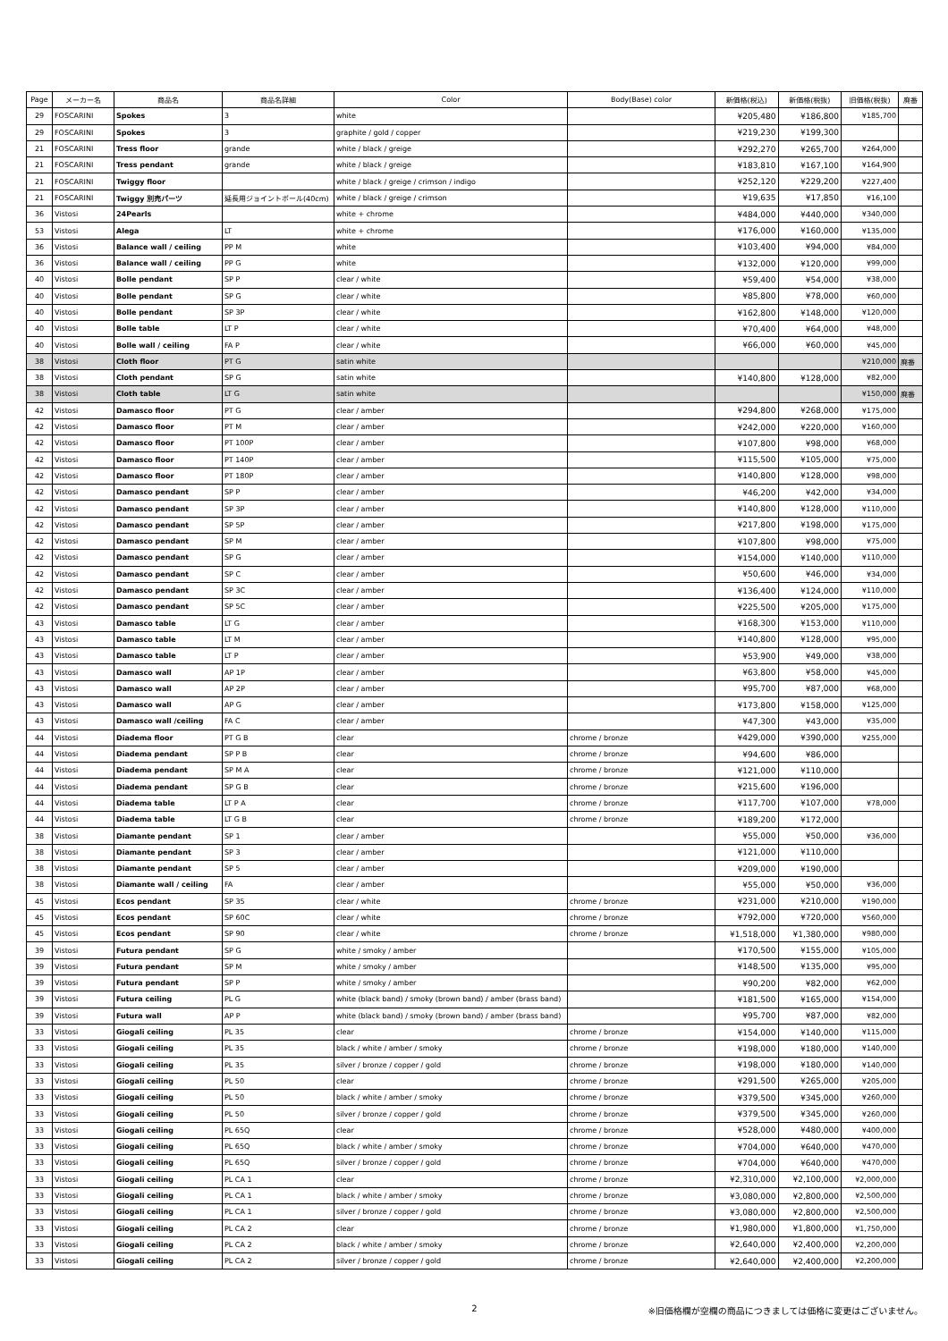| Page | メーカー名 | 商品名 | 商品名詳細 | Color | Body(Base) color | 新価格(税込) | 新価格(税抜) | 旧価格(税抜) | 廃番 |
| --- | --- | --- | --- | --- | --- | --- | --- | --- | --- |
| 29 | FOSCARINI | Spokes | 3 | white | | ¥205,480 | ¥186,800 | ¥185,700 | |
| 29 | FOSCARINI | Spokes | 3 | graphite / gold / copper | | ¥219,230 | ¥199,300 | | |
| 21 | FOSCARINI | Tress floor | grande | white / black / greige | | ¥292,270 | ¥265,700 | ¥264,000 | |
| 21 | FOSCARINI | Tress pendant | grande | white / black / greige | | ¥183,810 | ¥167,100 | ¥164,900 | |
| 21 | FOSCARINI | Twiggy floor | | white / black / greige / crimson / indigo | | ¥252,120 | ¥229,200 | ¥227,400 | |
| 21 | FOSCARINI | Twiggy 別売パーツ | 延長用ジョイントポール(40cm) | white / black / greige / crimson | | ¥19,635 | ¥17,850 | ¥16,100 | |
| 36 | Vistosi | 24Pearls | | white + chrome | | ¥484,000 | ¥440,000 | ¥340,000 | |
| 53 | Vistosi | Alega | LT | white + chrome | | ¥176,000 | ¥160,000 | ¥135,000 | |
| 36 | Vistosi | Balance wall / ceiling | PP M | white | | ¥103,400 | ¥94,000 | ¥84,000 | |
| 36 | Vistosi | Balance wall / ceiling | PP G | white | | ¥132,000 | ¥120,000 | ¥99,000 | |
| 40 | Vistosi | Bolle pendant | SP P | clear / white | | ¥59,400 | ¥54,000 | ¥38,000 | |
| 40 | Vistosi | Bolle pendant | SP G | clear / white | | ¥85,800 | ¥78,000 | ¥60,000 | |
| 40 | Vistosi | Bolle pendant | SP 3P | clear / white | | ¥162,800 | ¥148,000 | ¥120,000 | |
| 40 | Vistosi | Bolle table | LT P | clear / white | | ¥70,400 | ¥64,000 | ¥48,000 | |
| 40 | Vistosi | Bolle wall / ceiling | FA P | clear / white | | ¥66,000 | ¥60,000 | ¥45,000 | |
| 38 | Vistosi | Cloth floor | PT G | satin white | | | | ¥210,000 | 廃番 |
| 38 | Vistosi | Cloth pendant | SP G | satin white | | ¥140,800 | ¥128,000 | ¥82,000 | |
| 38 | Vistosi | Cloth table | LT G | satin white | | | | ¥150,000 | 廃番 |
| 42 | Vistosi | Damasco floor | PT G | clear / amber | | ¥294,800 | ¥268,000 | ¥175,000 | |
| 42 | Vistosi | Damasco floor | PT M | clear / amber | | ¥242,000 | ¥220,000 | ¥160,000 | |
| 42 | Vistosi | Damasco floor | PT 100P | clear / amber | | ¥107,800 | ¥98,000 | ¥68,000 | |
| 42 | Vistosi | Damasco floor | PT 140P | clear / amber | | ¥115,500 | ¥105,000 | ¥75,000 | |
| 42 | Vistosi | Damasco floor | PT 180P | clear / amber | | ¥140,800 | ¥128,000 | ¥98,000 | |
| 42 | Vistosi | Damasco pendant | SP P | clear / amber | | ¥46,200 | ¥42,000 | ¥34,000 | |
| 42 | Vistosi | Damasco pendant | SP 3P | clear / amber | | ¥140,800 | ¥128,000 | ¥110,000 | |
| 42 | Vistosi | Damasco pendant | SP 5P | clear / amber | | ¥217,800 | ¥198,000 | ¥175,000 | |
| 42 | Vistosi | Damasco pendant | SP M | clear / amber | | ¥107,800 | ¥98,000 | ¥75,000 | |
| 42 | Vistosi | Damasco pendant | SP G | clear / amber | | ¥154,000 | ¥140,000 | ¥110,000 | |
| 42 | Vistosi | Damasco pendant | SP C | clear / amber | | ¥50,600 | ¥46,000 | ¥34,000 | |
| 42 | Vistosi | Damasco pendant | SP 3C | clear / amber | | ¥136,400 | ¥124,000 | ¥110,000 | |
| 42 | Vistosi | Damasco pendant | SP 5C | clear / amber | | ¥225,500 | ¥205,000 | ¥175,000 | |
| 43 | Vistosi | Damasco table | LT G | clear / amber | | ¥168,300 | ¥153,000 | ¥110,000 | |
| 43 | Vistosi | Damasco table | LT M | clear / amber | | ¥140,800 | ¥128,000 | ¥95,000 | |
| 43 | Vistosi | Damasco table | LT P | clear / amber | | ¥53,900 | ¥49,000 | ¥38,000 | |
| 43 | Vistosi | Damasco wall | AP 1P | clear / amber | | ¥63,800 | ¥58,000 | ¥45,000 | |
| 43 | Vistosi | Damasco wall | AP 2P | clear / amber | | ¥95,700 | ¥87,000 | ¥68,000 | |
| 43 | Vistosi | Damasco wall | AP G | clear / amber | | ¥173,800 | ¥158,000 | ¥125,000 | |
| 43 | Vistosi | Damasco wall /ceiling | FA C | clear / amber | | ¥47,300 | ¥43,000 | ¥35,000 | |
| 44 | Vistosi | Diadema floor | PT G B | clear | chrome / bronze | ¥429,000 | ¥390,000 | ¥255,000 | |
| 44 | Vistosi | Diadema pendant | SP P B | clear | chrome / bronze | ¥94,600 | ¥86,000 | | |
| 44 | Vistosi | Diadema pendant | SP M A | clear | chrome / bronze | ¥121,000 | ¥110,000 | | |
| 44 | Vistosi | Diadema pendant | SP G B | clear | chrome / bronze | ¥215,600 | ¥196,000 | | |
| 44 | Vistosi | Diadema table | LT P A | clear | chrome / bronze | ¥117,700 | ¥107,000 | ¥78,000 | |
| 44 | Vistosi | Diadema table | LT G B | clear | chrome / bronze | ¥189,200 | ¥172,000 | | |
| 38 | Vistosi | Diamante pendant | SP 1 | clear / amber | | ¥55,000 | ¥50,000 | ¥36,000 | |
| 38 | Vistosi | Diamante pendant | SP 3 | clear / amber | | ¥121,000 | ¥110,000 | | |
| 38 | Vistosi | Diamante pendant | SP 5 | clear / amber | | ¥209,000 | ¥190,000 | | |
| 38 | Vistosi | Diamante wall / ceiling | FA | clear / amber | | ¥55,000 | ¥50,000 | ¥36,000 | |
| 45 | Vistosi | Ecos pendant | SP 35 | clear / white | chrome / bronze | ¥231,000 | ¥210,000 | ¥190,000 | |
| 45 | Vistosi | Ecos pendant | SP 60C | clear / white | chrome / bronze | ¥792,000 | ¥720,000 | ¥560,000 | |
| 45 | Vistosi | Ecos pendant | SP 90 | clear / white | chrome / bronze | ¥1,518,000 | ¥1,380,000 | ¥980,000 | |
| 39 | Vistosi | Futura pendant | SP G | white / smoky / amber | | ¥170,500 | ¥155,000 | ¥105,000 | |
| 39 | Vistosi | Futura pendant | SP M | white / smoky / amber | | ¥148,500 | ¥135,000 | ¥95,000 | |
| 39 | Vistosi | Futura pendant | SP P | white / smoky / amber | | ¥90,200 | ¥82,000 | ¥62,000 | |
| 39 | Vistosi | Futura ceiling | PL G | white (black band) / smoky (brown band) / amber (brass band) | | ¥181,500 | ¥165,000 | ¥154,000 | |
| 39 | Vistosi | Futura wall | AP P | white (black band) / smoky (brown band) / amber (brass band) | | ¥95,700 | ¥87,000 | ¥82,000 | |
| 33 | Vistosi | Giogali ceiling | PL 35 | clear | chrome / bronze | ¥154,000 | ¥140,000 | ¥115,000 | |
| 33 | Vistosi | Giogali ceiling | PL 35 | black / white / amber / smoky | chrome / bronze | ¥198,000 | ¥180,000 | ¥140,000 | |
| 33 | Vistosi | Giogali ceiling | PL 35 | silver / bronze / copper / gold | chrome / bronze | ¥198,000 | ¥180,000 | ¥140,000 | |
| 33 | Vistosi | Giogali ceiling | PL 50 | clear | chrome / bronze | ¥291,500 | ¥265,000 | ¥205,000 | |
| 33 | Vistosi | Giogali ceiling | PL 50 | black / white / amber / smoky | chrome / bronze | ¥379,500 | ¥345,000 | ¥260,000 | |
| 33 | Vistosi | Giogali ceiling | PL 50 | silver / bronze / copper / gold | chrome / bronze | ¥379,500 | ¥345,000 | ¥260,000 | |
| 33 | Vistosi | Giogali ceiling | PL 65Q | clear | chrome / bronze | ¥528,000 | ¥480,000 | ¥400,000 | |
| 33 | Vistosi | Giogali ceiling | PL 65Q | black / white / amber / smoky | chrome / bronze | ¥704,000 | ¥640,000 | ¥470,000 | |
| 33 | Vistosi | Giogali ceiling | PL 65Q | silver / bronze / copper / gold | chrome / bronze | ¥704,000 | ¥640,000 | ¥470,000 | |
| 33 | Vistosi | Giogali ceiling | PL CA 1 | clear | chrome / bronze | ¥2,310,000 | ¥2,100,000 | ¥2,000,000 | |
| 33 | Vistosi | Giogali ceiling | PL CA 1 | black / white / amber / smoky | chrome / bronze | ¥3,080,000 | ¥2,800,000 | ¥2,500,000 | |
| 33 | Vistosi | Giogali ceiling | PL CA 1 | silver / bronze / copper / gold | chrome / bronze | ¥3,080,000 | ¥2,800,000 | ¥2,500,000 | |
| 33 | Vistosi | Giogali ceiling | PL CA 2 | clear | chrome / bronze | ¥1,980,000 | ¥1,800,000 | ¥1,750,000 | |
| 33 | Vistosi | Giogali ceiling | PL CA 2 | black / white / amber / smoky | chrome / bronze | ¥2,640,000 | ¥2,400,000 | ¥2,200,000 | |
| 33 | Vistosi | Giogali ceiling | PL CA 2 | silver / bronze / copper / gold | chrome / bronze | ¥2,640,000 | ¥2,400,000 | ¥2,200,000 | |
2 ※旧価格欄が空欄の商品につきましては価格に変更はございません。